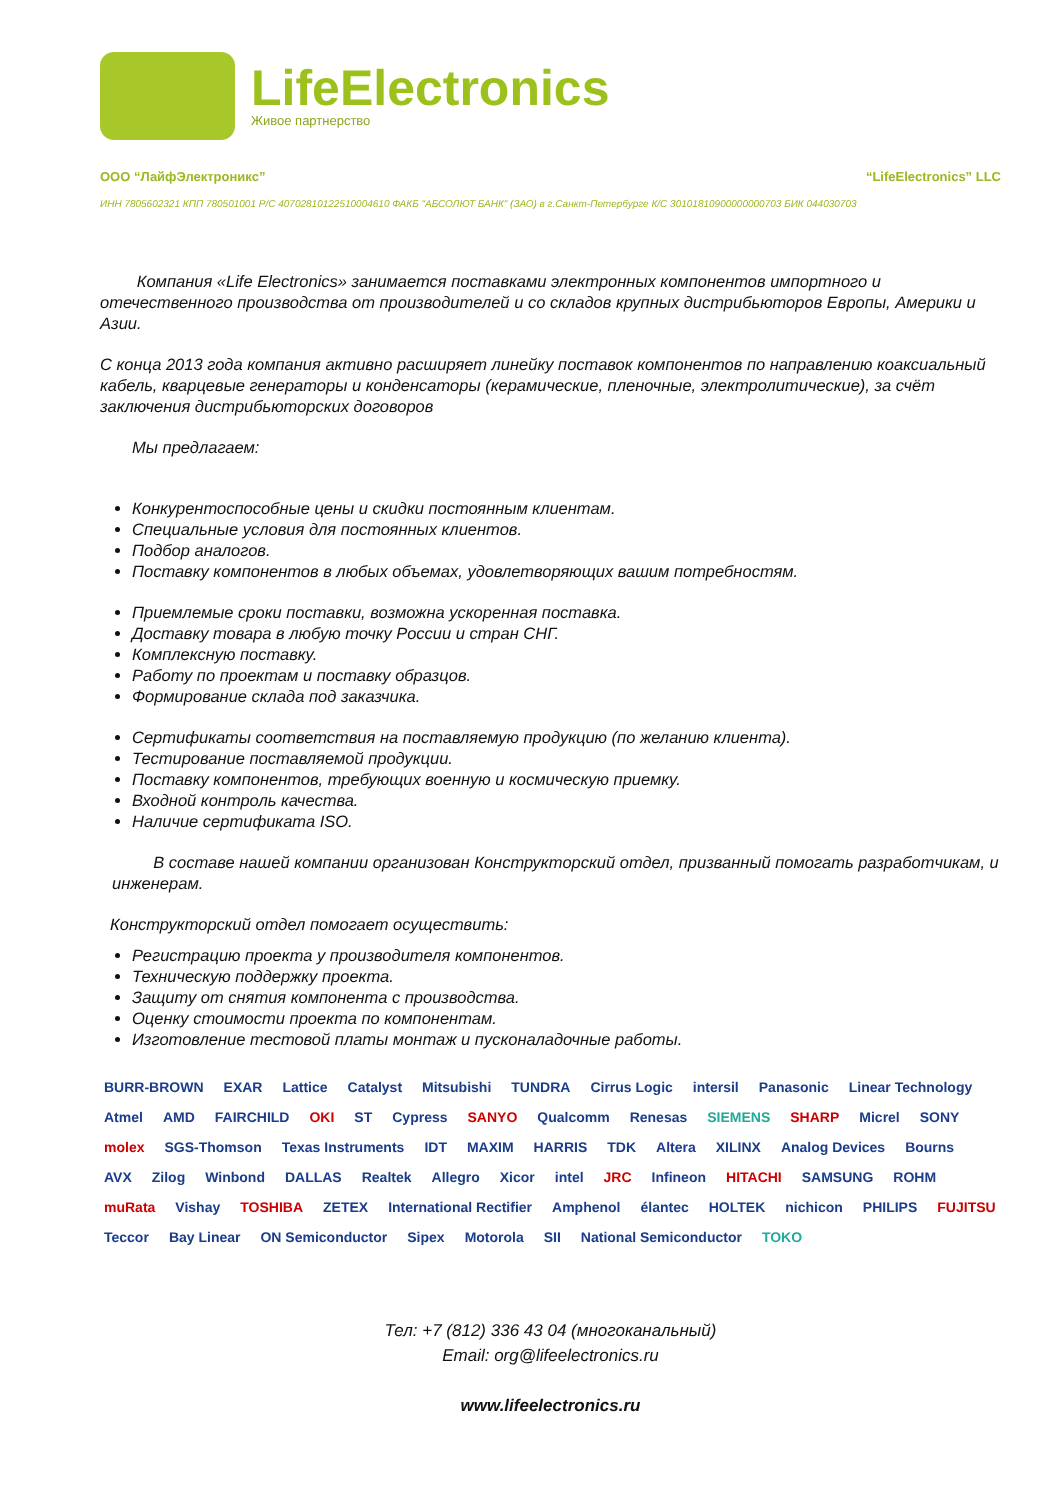LifeElectronics
Живое партнерство
ООО “ЛайфЭлектроникс” “LifeElectronics” LLC
ИНН 7805602321 КПП 780501001 Р/С 40702810122510004610 ФАКБ "АБСОЛЮТ БАНК" (ЗАО) в г.Санкт-Петербурге К/С 30101810900000000703 БИК 044030703
Компания «Life Electronics» занимается поставками электронных компонентов импортного и отечественного производства от производителей и со складов крупных дистрибьюторов Европы, Америки и Азии.
С конца 2013 года компания активно расширяет линейку поставок компонентов по направлению коаксиальный кабель, кварцевые генераторы и конденсаторы (керамические, пленочные, электролитические), за счёт заключения дистрибьюторских договоров
Мы предлагаем:
Конкурентоспособные цены и скидки постоянным клиентам.
Специальные условия для постоянных клиентов.
Подбор аналогов.
Поставку компонентов в любых объемах, удовлетворяющих вашим потребностям.
Приемлемые сроки поставки, возможна ускоренная поставка.
Доставку товара в любую точку России и стран СНГ.
Комплексную поставку.
Работу по проектам и поставку образцов.
Формирование склада под заказчика.
Сертификаты соответствия на поставляемую продукцию (по желанию клиента).
Тестирование поставляемой продукции.
Поставку компонентов, требующих военную и космическую приемку.
Входной контроль качества.
Наличие сертификата ISO.
В составе нашей компании организован Конструкторский отдел, призванный помогать разработчикам, и инженерам.
Конструкторский отдел помогает осуществить:
Регистрацию проекта у производителя компонентов.
Техническую поддержку проекта.
Защиту от снятия компонента с производства.
Оценку стоимости проекта по компонентам.
Изготовление тестовой платы монтаж и пусконаладочные работы.
BURR-BROWN EXAR Lattice Catalyst Mitsubishi TUNDRA Cirrus Logic intersil Panasonic Linear Technology Atmel AMD FAIRCHILD OKI ST Cypress SANYO Qualcomm Renesas SIEMENS SHARP Micrel SONY molex SGS-Thomson Texas Instruments IDT MAXIM HARRIS TDK Altera XILINX Analog Devices Bourns AVX Zilog Winbond DALLAS Realtek Allegro Xicor intel JRC Infineon HITACHI SAMSUNG ROHM muRata Vishay TOSHIBA ZETEX International Rectifier Amphenol élantec HOLTEK nichicon PHILIPS FUJITSU Teccor Bay Linear ON Semiconductor Sipex Motorola SII National Semiconductor TOKO
Тел: +7 (812) 336 43 04 (многоканальный)
Email: org@lifeelectronics.ru
www.lifeelectronics.ru